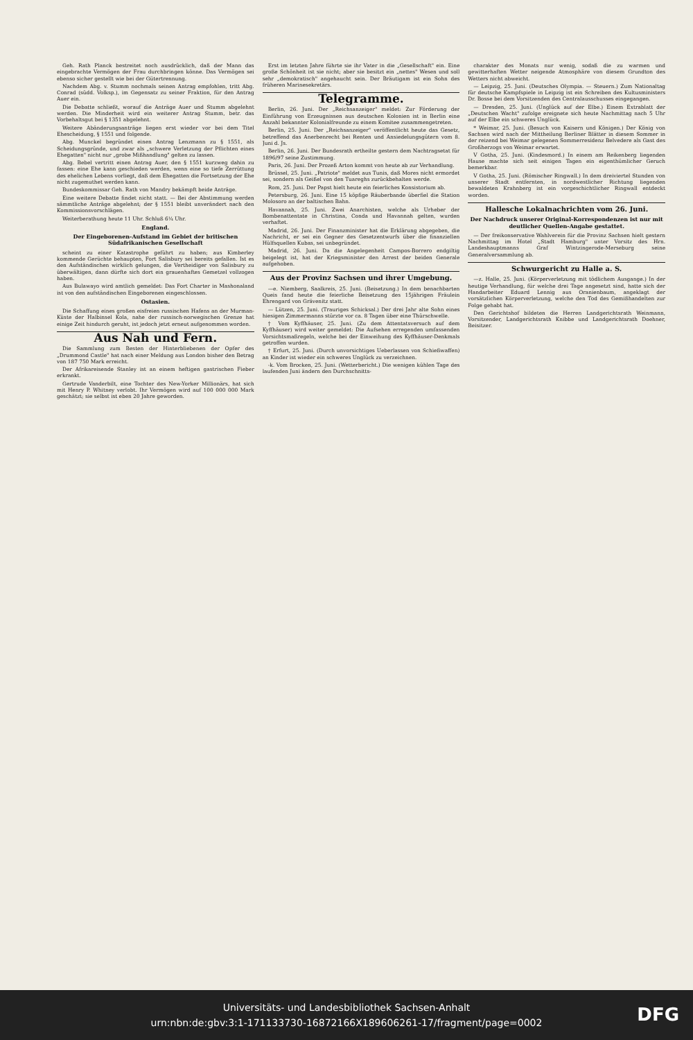Geh. Rath Planck bestreitet noch ausdrücklich, daß der Mann das eingebrachte Vermögen der Frau durchbringen könne. Das Vermögen sei ebenso sicher gestellt wie bei der Gütertrennung.
Nachdem Abg. v. Stumm nochmals seinen Antrag empfohlen, tritt Abg. Conrad (südd. Volksp.), im Gegensatz zu seiner Fraktion, für den Antrag Auer ein.
Die Debatte schließt, worauf die Anträge Auer und Stumm abgelehnt werden. Die Minderheit wird ein weiterer Antrag Stumm, betr. das Vorbehaltsgut bei § 1351 abgelehnt.
Weitere Abänderungsanträge liegen erst wieder vor bei dem Titel Ehescheidung, § 1551 und folgende.
Abg. Munckel begründet einen Antrag Lenzmann zu § 1551, als Scheidungsgründe, und zwar als „schwere Verletzung der Pflichten eines Ehegatten" nicht nur „grobe Mißhandlung" gelten zu lassen.
Abg. Bebel vertritt einen Antrag Auer, den § 1551 kurzweg dahin zu fassen: eine Ehe kann geschieden werden, wenn eine so tiefe Zerrüttung des ehelichen Lebens vorliegt, daß dem Ehegatten die Fortsetzung der Ehe nicht zugemuthet werden kann.
Bundeskommissar Geh. Rath von Mandry bekämpft beide Anträge.
Eine weitere Debatte findet nicht statt. — Bei der Abstimmung werden sämmtliche Anträge abgelehnt; der § 1551 bleibt unverändert nach den Kommissionsvorschlägen.
Weiterberathung heute 11 Uhr. Schluß 6¼ Uhr.
England.
Der Eingeborenen-Aufstand im Gebiet der britischen Südafrikanischen Gesellschaft
scheint zu einer Katastrophe geführt zu haben; aus Kimberley kommende Gerüchte behaupten, Fort Salisbury sei bereits gefallen. Ist es den Aufständischen wirklich gelungen, die Vertheidiger von Salisbury zu überwältigen, dann dürfte sich dort ein grauenhaftes Gemetzel vollzogen haben.
Aus Bulawayo wird amtlich gemeldet: Das Fort Charter in Mashonaland ist von den aufständischen Eingeborenen eingeschlossen.
Ostasien.
Die Schaffung eines großen eisfreien russischen Hafens an der Murman-Küste der Halbinsel Kola, nahe der russisch-norwegischen Grenze hat einige Zeit hindurch geruht, ist jedoch jetzt erneut aufgenommen worden.
Aus Nah und Fern.
Die Sammlung zum Besten der Hinterbliebenen der Opfer des „Drummond Castle" hat nach einer Meldung aus London bisher den Betrag von 187 750 Mark erreicht.
Der Afrikareisende Stanley ist an einem heftigen gastrischen Fieber erkrankt.
Gertrude Vanderbilt, eine Tochter des New-Yorker Millionärs, hat sich mit Henry P. Whitney verlobt. Ihr Vermögen wird auf 100 000 000 Mark geschätzt; sie selbst ist eben 20 Jahre geworden.
Erst im letzten Jahre führte sie ihr Vater in die „Gesellschaft" ein. Eine große Schönheit ist sie nicht; aber sie besitzt ein „nettes" Wesen und soll sehr „demokratisch" angehaucht sein. Der Bräutigam ist ein Sohn des früheren Marinesekretärs.
Telegramme.
Berlin, 26. Juni. Der „Reichsanzeiger" meldet: Zur Förderung der Einführung von Erzeugnissen aus deutschen Kolonien ist in Berlin eine Anzahl bekannter Kolonialfreunde zu einem Komitee zusammengetreten.
Berlin, 25. Juni. Der „Reichsanzeiger" veröffentlicht heute das Gesetz, betreffend das Anerbenrecht bei Renten und Ansiedelungsgütern vom 8. Juni d. Js.
Berlin, 26. Juni. Der Bundesrath ertheilte gestern dem Nachtragsetat für 1896/97 seine Zustimmung.
Paris, 26. Juni. Der Prozeß Arton kommt von heute ab zur Verhandlung.
Brüssel, 25. Juni. „Patriote" meldet aus Tunis, daß Mores nicht ermordet sei, sondern als Geißel von den Tuareghs zurückbehalten werde.
Rom, 25. Juni. Der Papst hielt heute ein feierliches Konsistorium ab.
Petersburg, 26. Juni. Eine 15 köpfige Räuberbande überfiel die Station Molosoro an der baltischen Bahn.
Havannah, 25. Juni. Zwei Anarchisten, welche als Urheber der Bombenattentate in Christina, Conda und Havannah gelten, wurden verhaftet.
Madrid, 26. Juni. Der Finanzminister hat die Erklärung abgegeben, die Nachricht, er sei ein Gegner des Gesetzentwurfs über die finanziellen Hülfsquellen Kubas, sei unbegründet.
Madrid, 26. Juni. Da die Angelegenheit Campos-Borrero endgiltig beigelegt ist, hat der Kriegsminister den Arrest der beiden Generale aufgehoben.
Aus der Provinz Sachsen und ihrer Umgebung.
—e. Niemberg, Saalkreis, 25. Juni. (Beisetzung.) In dem benachbarten Queis fand heute die feierliche Beisetzung des 15jährigen Fräulein Ehrengard von Grävenitz statt.
— Lützen, 25. Juni. (Trauriges Schicksal.) Der drei Jahr alte Sohn eines hiesigen Zimmermanns stürzte vor ca. 8 Tagen über eine Thürschwelle.
† Vom Kyffhäuser, 25. Juni. (Zu dem Attentatsversuch auf dem Kyffhäuser) wird weiter gemeldet: Die Aufsehen erregenden umfassenden Vorsichtsmaßregeln, welche bei der Einweihung des Kyffhäuser-Denkmals getroffen wurden.
† Erfurt, 25. Juni. (Durch unvorsichtiges Ueberlassen von Schießwaffen) an Kinder ist wieder ein schweres Unglück zu verzeichnen.
-k. Vom Brocken, 25. Juni. (Wetterbericht.) Die wenigen kühlen Tage des laufenden Juni ändern den Durchschnitts-
charakter des Monats nur wenig, sodaß die zu warmen und gewitterhaften Wetter neigende Atmosphäre von diesem Grundton des Wetters nicht abweicht.
— Leipzig, 25. Juni. (Deutsches Olympia. — Steuern.) Zum Nationaltag für deutsche Kampfspiele in Leipzig ist ein Schreiben des Kultusministers Dr. Bosse bei dem Vorsitzenden des Centralausschusses eingegangen.
— Dresden, 25. Juni. (Unglück auf der Elbe.) Einem Extrablatt der „Deutschen Wacht" zufolge ereignete sich heute Nachmittag nach 5 Uhr auf der Elbe ein schweres Unglück.
* Weimar, 25. Juni. (Besuch von Kaisern und Königen.) Der König von Sachsen wird nach der Mittheilung Berliner Blätter in diesem Sommer in der reizend bei Weimar gelegenen Sommerresidenz Belvedere als Gast des Großherzogs von Weimar erwartet.
V Gotha, 25. Juni. (Kindesmord.) In einem am Reikenberg liegenden Hause machte sich seit einigen Tagen ein eigenthümlicher Geruch bemerkbar.
V Gotha, 25. Juni. (Römischer Ringwall.) In dem dreiviertel Stunden von unserer Stadt entfernten, in nordwestlicher Richtung liegenden bewaldeten Krahnberg ist ein vorgeschichtlicher Ringwall entdeckt worden.
Hallesche Lokalnachrichten vom 26. Juni.
Der Nachdruck unserer Original-Korrespondenzen ist nur mit deutlicher Quellen-Angabe gestattet.
— Der freikonservative Wahlverein für die Provinz Sachsen hielt gestern Nachmittag im Hotel „Stadt Hamburg" unter Vorsitz des Hrn. Landeshauptmanns Graf Wintzingerode-Merseburg seine Generalversammlung ab.
Schwurgericht zu Halle a. S.
—z. Halle, 25. Juni. (Körperverletzung mit tödlichem Ausgange.) In der heutige Verhandlung, für welche drei Tage angesetzt sind, hatte sich der Handarbeiter Eduard Lennig aus Oranienbaum, angeklagt der vorsätzlichen Körperverletzung, welche den Tod des Gemißhandelten zur Folge gehabt hat.
Den Gerichtshof bildeten die Herren Landgerichtsrath Weinmann, Vorsitzender, Landgerichtsrath Knibbe und Landgerichtsrath Doehner, Beisitzer.
Universitäts- und Landesbibliothek Sachsen-Anhalt
urn:nbn:de:gbv:3:1-171133730-16872166X189606261-17/fragment/page=0002
DFG